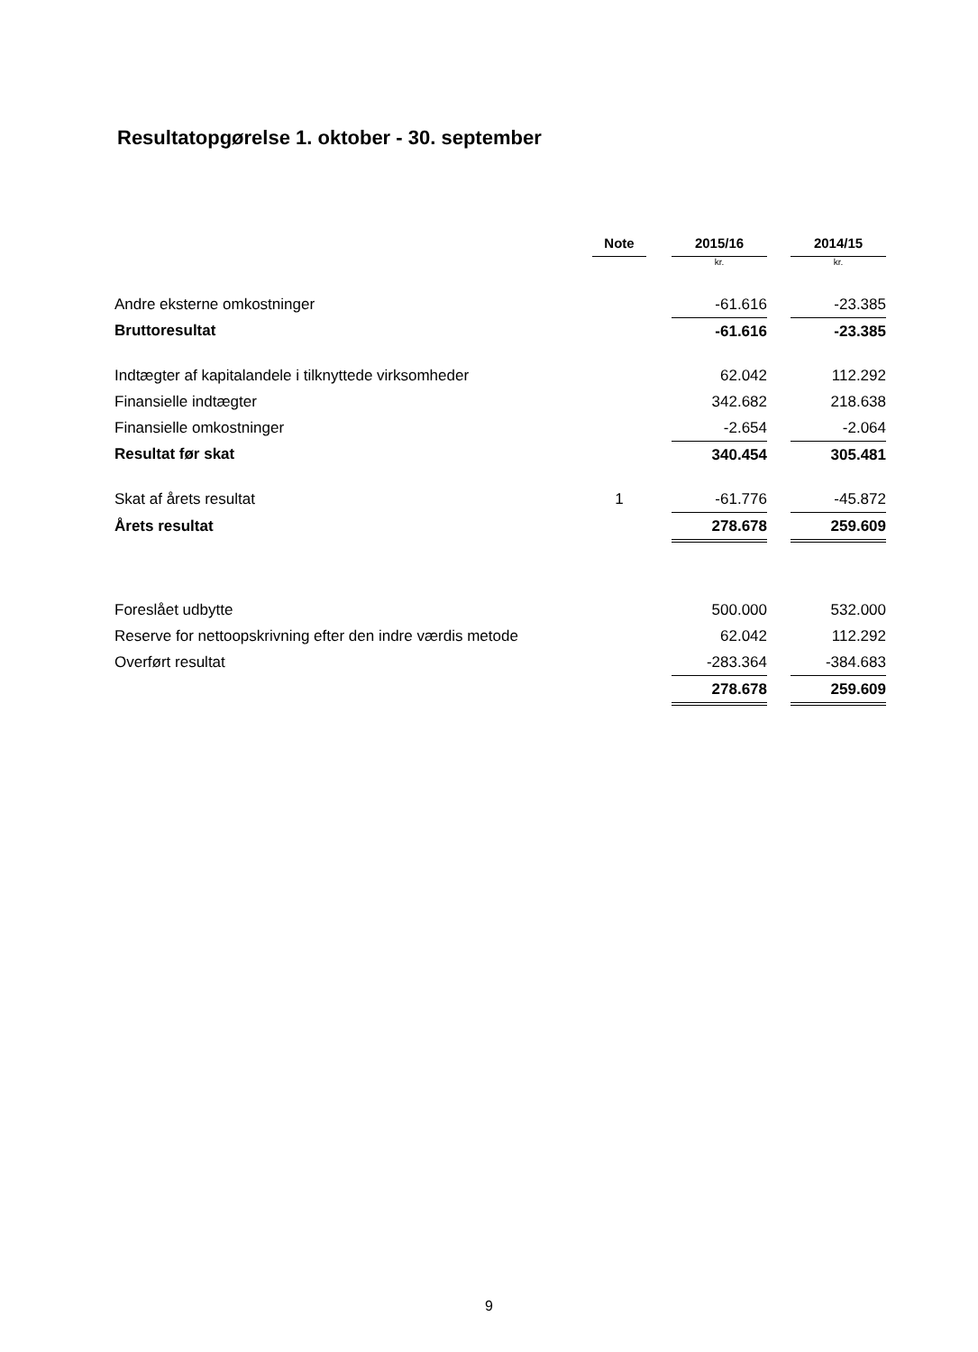Resultatopgørelse 1. oktober - 30. september
| | Note | | 2015/16 | | 2014/15 |
| --- | --- | --- | --- | --- | --- |
| | | | kr. | | kr. |
| Andre eksterne omkostninger | | | -61.616 | | -23.385 |
| Bruttoresultat | | | -61.616 | | -23.385 |
| Indtægter af kapitalandele i tilknyttede virksomheder | | | 62.042 | | 112.292 |
| Finansielle indtægter | | | 342.682 | | 218.638 |
| Finansielle omkostninger | | | -2.654 | | -2.064 |
| Resultat før skat | | | 340.454 | | 305.481 |
| Skat af årets resultat | 1 | | -61.776 | | -45.872 |
| Årets resultat | | | 278.678 | | 259.609 |
| Foreslået udbytte | | | 500.000 | | 532.000 |
| Reserve for nettoopskrivning efter den indre værdis metode | | | 62.042 | | 112.292 |
| Overført resultat | | | -283.364 | | -384.683 |
| | | | 278.678 | | 259.609 |
9